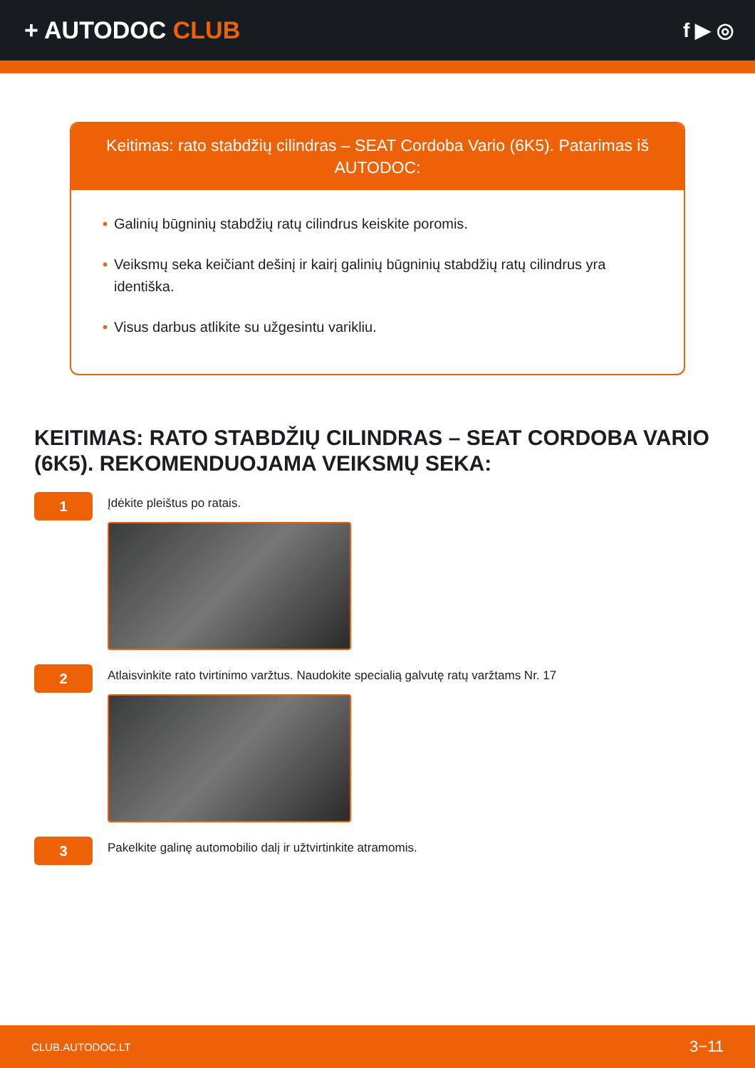+ AUTODOC CLUB
f ▶ ◎
Keitimas: rato stabdžių cilindras – SEAT Cordoba Vario (6K5). Patarimas iš AUTODOC:
• Galinių būgninių stabdžių ratų cilindrus keiskite poromis.
• Veiksmų seka keičiant dešinį ir kairį galinių būgninių stabdžių ratų cilindrus yra identiška.
• Visus darbus atlikite su užgesintu varikliu.
KEITIMAS: RATO STABDŽIŲ CILINDRAS – SEAT CORDOBA VARIO (6K5). REKOMENDUOJAMA VEIKSMŲ SEKA:
1
Įdėkite pleištus po ratais.
2
Atlaisvinkite rato tvirtinimo varžtus. Naudokite specialią galvutę ratų varžtams Nr. 17
3
Pakelkite galinę automobilio dalį ir užtvirtinkite atramomis.
CLUB.AUTODOC.LT 3−11